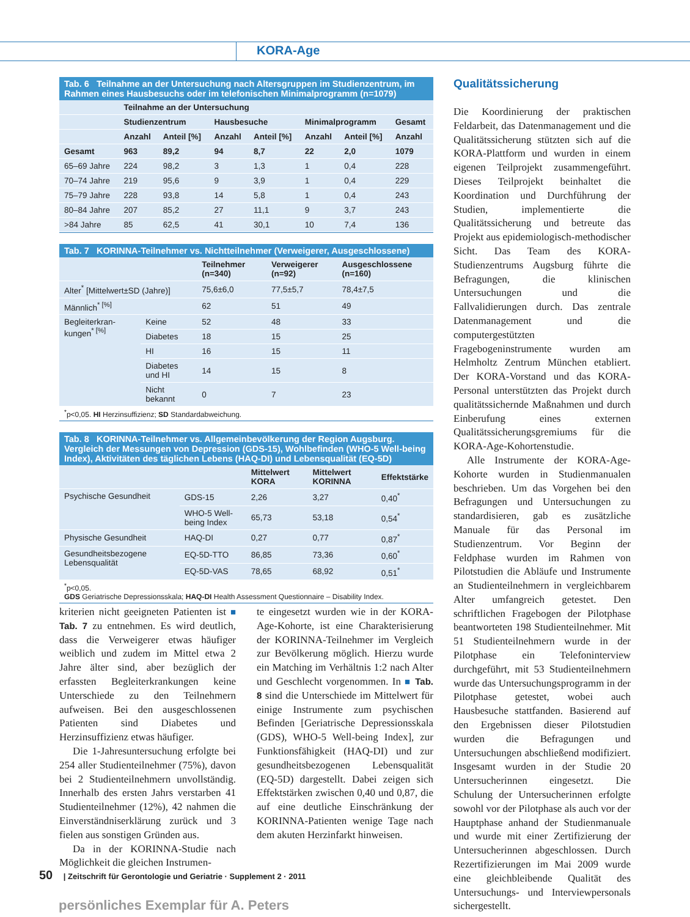KORA-Age
Tab. 6 Teilnahme an der Untersuchung nach Altersgruppen im Studienzentrum, im Rahmen eines Hausbesuchs oder im telefonischen Minimalprogramm (n=1079)
| | Teilnahme an der Untersuchung | | | | | | |
| --- | --- | --- | --- | --- | --- | --- | --- |
| | Studienzentrum | | Hausbesuche | | Minimalprogramm | | Gesamt |
| | Anzahl | Anteil [%] | Anzahl | Anteil [%] | Anzahl | Anteil [%] | Anzahl |
| Gesamt | 963 | 89,2 | 94 | 8,7 | 22 | 2,0 | 1079 |
| 65–69 Jahre | 224 | 98,2 | 3 | 1,3 | 1 | 0,4 | 228 |
| 70–74 Jahre | 219 | 95,6 | 9 | 3,9 | 1 | 0,4 | 229 |
| 75–79 Jahre | 228 | 93,8 | 14 | 5,8 | 1 | 0,4 | 243 |
| 80–84 Jahre | 207 | 85,2 | 27 | 11,1 | 9 | 3,7 | 243 |
| >84 Jahre | 85 | 62,5 | 41 | 30,1 | 10 | 7,4 | 136 |
Tab. 7 KORINNA-Teilnehmer vs. Nichtteilnehmer (Verweigerer, Ausgeschlossene)
| | | Teilnehmer (n=340) | Verweigerer (n=92) | Ausgeschlossene (n=160) |
| --- | --- | --- | --- | --- |
| Alter<sup>*</sup> [Mittelwert±SD (Jahre)] | | 75,6±6,0 | 77,5±5,7 | 78,4±7,5 |
| Männlich<sup>* [%]</sup> | | 62 | 51 | 49 |
| Begleiterkran­kungen<sup>* [%]</sup> | Keine | 52 | 48 | 33 |
| | Diabetes | 18 | 15 | 25 |
| | HI | 16 | 15 | 11 |
| | Diabetes und HI | 14 | 15 | 8 |
| | Nicht bekannt | 0 | 7 | 23 |
<sup>*</sup> p<0,05. HI Herzinsuffizienz; SD Standardabweichung.
Tab. 8 KORINNA-Teilnehmer vs. Allgemeinbevölkerung der Region Augsburg. Vergleich der Messungen von Depression (GDS-15), Wohlbefinden (WHO-5 Well-being Index), Aktivitäten des täglichen Lebens (HAQ-DI) und Lebensqualität (EQ-5D)
| | | Mittelwert KORA | Mittelwert KORINNA | Effektstärke |
| --- | --- | --- | --- | --- |
| Psychische Gesundheit | GDS-15 | 2,26 | 3,27 | 0,40<sup>*</sup> |
| | WHO-5 Well-being Index | 65,73 | 53,18 | 0,54<sup>*</sup> |
| Physische Gesundheit | HAQ-DI | 0,27 | 0,77 | 0,87<sup>*</sup> |
| Gesundheitsbezogene Lebensqualität | EQ-5D-TTO | 86,85 | 73,36 | 0,60<sup>*</sup> |
| | EQ-5D-VAS | 78,65 | 68,92 | 0,51<sup>*</sup> |
<sup>*</sup> p<0,05.
GDS Geriatrische Depressionsskala; HAQ-DI Health Assessment Questionnaire – Disability Index.
kriterien nicht geeigneten Patienten ist ■ Tab. 7 zu entnehmen. Es wird deutlich, dass die Verweigerer etwas häufiger weiblich und zudem im Mittel etwa 2 Jahre älter sind, aber bezüglich der erfassten Begleiterkrankungen keine Unterschiede zu den Teilnehmern aufweisen. Bei den ausgeschlossenen Patienten sind Diabetes und Herzinsuffizienz etwas häufiger.
Die 1-Jahresuntersuchung erfolgte bei 254 aller Studienteilnehmer (75%), davon bei 2 Studienteilnehmern unvollständig. Innerhalb des ersten Jahrs verstarben 41 Studienteilnehmer (12%), 42 nahmen die Einverständniserklärung zurück und 3 fielen aus sonstigen Gründen aus.
Da in der KORINNA-Studie nach Möglichkeit die gleichen Instrumen-
te eingesetzt wurden wie in der KORA-Age-Kohorte, ist eine Charakterisierung der KORINNA-Teilnehmer im Vergleich zur Bevölkerung möglich. Hierzu wurde ein Matching im Verhältnis 1:2 nach Alter und Geschlecht vorgenommen. In ■ Tab. 8 sind die Unterschiede im Mittelwert für einige Instrumente zum psychischen Befinden [Geriatrische Depressionsskala (GDS), WHO-5 Well-being Index], zur Funktionsfähigkeit (HAQ-DI) und zur gesundheitsbezogenen Lebensqualität (EQ-5D) dargestellt. Dabei zeigen sich Effektstärken zwischen 0,40 und 0,87, die auf eine deutliche Einschränkung der KORINNA-Patienten wenige Tage nach dem akuten Herzinfarkt hinweisen.
Qualitätssicherung
Die Koordinierung der praktischen Feldarbeit, das Datenmanagement und die Qualitätssicherung stützten sich auf die KORA-Plattform und wurden in einem eigenen Teilprojekt zusammengeführt. Dieses Teilprojekt beinhaltet die Koordination und Durchführung der Studien, implementierte die Qualitätssicherung und betreute das Projekt aus epidemiologisch-methodischer Sicht. Das Team des KORA-Studienzentrums Augsburg führte die Befragungen, die klinischen Untersuchungen und die Fallvalidierungen durch. Das zentrale Datenmanagement und die computergestützten Fragebogeninstrumente wurden am Helmholtz Zentrum München etabliert. Der KORA-Vorstand und das KORA-Personal unterstützten das Projekt durch qualitätssichernde Maßnahmen und durch Einberufung eines externen Qualitätssicherungsgremiums für die KORA-Age-Kohortenstudie.
Alle Instrumente der KORA-Age-Kohorte wurden in Studienmanualen beschrieben. Um das Vorgehen bei den Befragungen und Untersuchungen zu standardisieren, gab es zusätzliche Manuale für das Personal im Studienzentrum. Vor Beginn der Feldphase wurden im Rahmen von Pilotstudien die Abläufe und Instrumente an Studienteilnehmern in vergleichbarem Alter umfangreich getestet. Den schriftlichen Fragebogen der Pilotphase beantworteten 198 Studienteilnehmer. Mit 51 Studienteilnehmern wurde in der Pilotphase ein Telefoninterview durchgeführt, mit 53 Studienteilnehmern wurde das Untersuchungsprogramm in der Pilotphase getestet, wobei auch Hausbesuche stattfanden. Basierend auf den Ergebnissen dieser Pilotstudien wurden die Befragungen und Untersuchungen abschließend modifiziert. Insgesamt wurden in der Studie 20 Untersucherinnen eingesetzt. Die Schulung der Untersucherinnen erfolgte sowohl vor der Pilotphase als auch vor der Hauptphase anhand der Studienmanuale und wurde mit einer Zertifizierung der Untersucherinnen abgeschlossen. Durch Rezertifizierungen im Mai 2009 wurde eine gleichbleibende Qualität des Untersuchungs- und Interviewpersonals sichergestellt.
50 | Zeitschrift für Gerontologie und Geriatrie · Supplement 2 · 2011
persönliches Exemplar für A. Peters